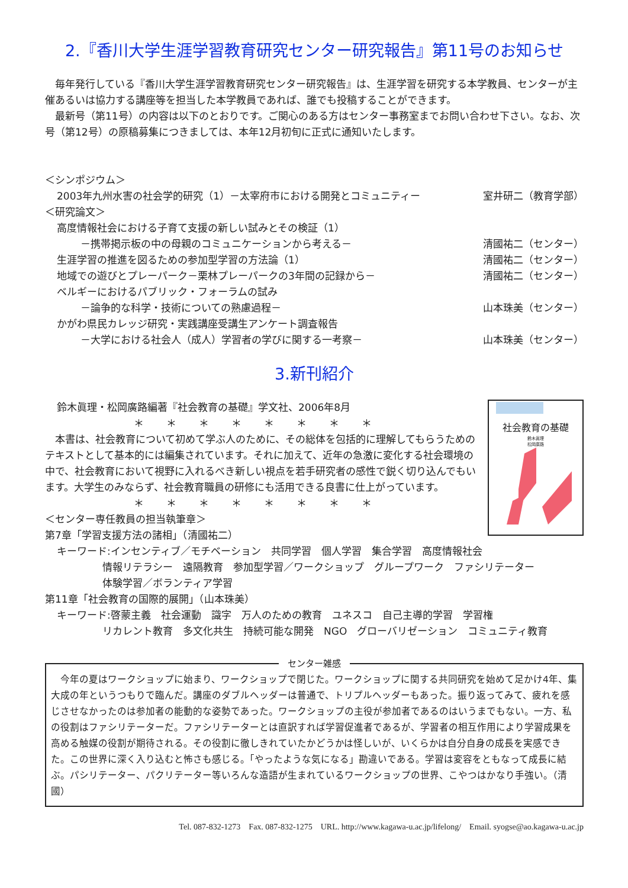2.『香川大学生涯学習教育研究センター研究報告』第11号のお知らせ
　毎年発行している『香川大学生涯学習教育研究センター研究報告』は、生涯学習を研究する本学教員、センターが主催あるいは協力する講座等を担当した本学教員であれば、誰でも投稿することができます。
　最新号（第11号）の内容は以下のとおりです。ご関心のある方はセンター事務室までお問い合わせ下さい。なお、次号（第12号）の原稿募集につきましては、本年12月初旬に正式に通知いたします。
＜シンポジウム＞
2003年九州水害の社会学的研究（1）－太宰府市における開発とコミュニティー 室井研二（教育学部）
＜研究論文＞
高度情報社会における子育て支援の新しい試みとその検証（1）
－携帯掲示板の中の母親のコミュニケーションから考える－ 清國祐二（センター）
生涯学習の推進を図るための参加型学習の方法論（1） 清國祐二（センター）
地域での遊びとプレーパーク－栗林プレーパークの3年間の記録から－ 清國祐二（センター）
ベルギーにおけるパブリック・フォーラムの試み
－論争的な科学・技術についての熟慮過程－ 山本珠美（センター）
かがわ県民カレッジ研究・実践講座受講生アンケート調査報告
－大学における社会人（成人）学習者の学びに関する一考察－ 山本珠美（センター）
3.新刊紹介
社会教育の基礎
鈴木眞理
松岡廣路
鈴木眞理・松岡廣路編著『社会教育の基礎』学文社、2006年8月
＊＊＊＊＊＊＊＊
　本書は、社会教育について初めて学ぶ人のために、その総体を包括的に理解してもらうためのテキストとして基本的には編集されています。それに加えて、近年の急激に変化する社会環境の中で、社会教育において視野に入れるべき新しい視点を若手研究者の感性で鋭く切り込んでもいます。大学生のみならず、社会教育職員の研修にも活用できる良書に仕上がっています。
＊＊＊＊＊＊＊＊
＜センター専任教員の担当執筆章＞
第7章「学習支援方法の諸相」（清國祐二）
キーワード:インセンティブ／モチベーション　共同学習　個人学習　集合学習　高度情報社会
情報リテラシー　遠隔教育　参加型学習／ワークショップ　グループワーク　ファシリテーター
体験学習／ボランティア学習
第11章「社会教育の国際的展開」（山本珠美）
キーワード:啓蒙主義　社会運動　識字　万人のための教育　ユネスコ　自己主導的学習　学習権
リカレント教育　多文化共生　持続可能な開発　NGO　グローバリゼーション　コミュニティ教育
センター雑感
　今年の夏はワークショップに始まり、ワークショップで閉じた。ワークショップに関する共同研究を始めて足かけ4年、集大成の年というつもりで臨んだ。講座のダブルヘッダーは普通で、トリプルヘッダーもあった。振り返ってみて、疲れを感じさせなかったのは参加者の能動的な姿勢であった。ワークショップの主役が参加者であるのはいうまでもない。一方、私の役割はファシリテーターだ。ファシリテーターとは直訳すれば学習促進者であるが、学習者の相互作用により学習成果を高める触媒の役割が期待される。その役割に徹しきれていたかどうかは怪しいが、いくらかは自分自身の成長を実感できた。この世界に深く入り込むと怖さも感じる。「やったような気になる」勘違いである。学習は変容をともなって成長に結ぶ。パシリテーター、パクリテーター等いろんな造語が生まれているワークショップの世界、こやつはかなり手強い。（清國）
Tel. 087-832-1273　Fax. 087-832-1275　URL. http://www.kagawa-u.ac.jp/lifelong/　Email. syogse@ao.kagawa-u.ac.jp